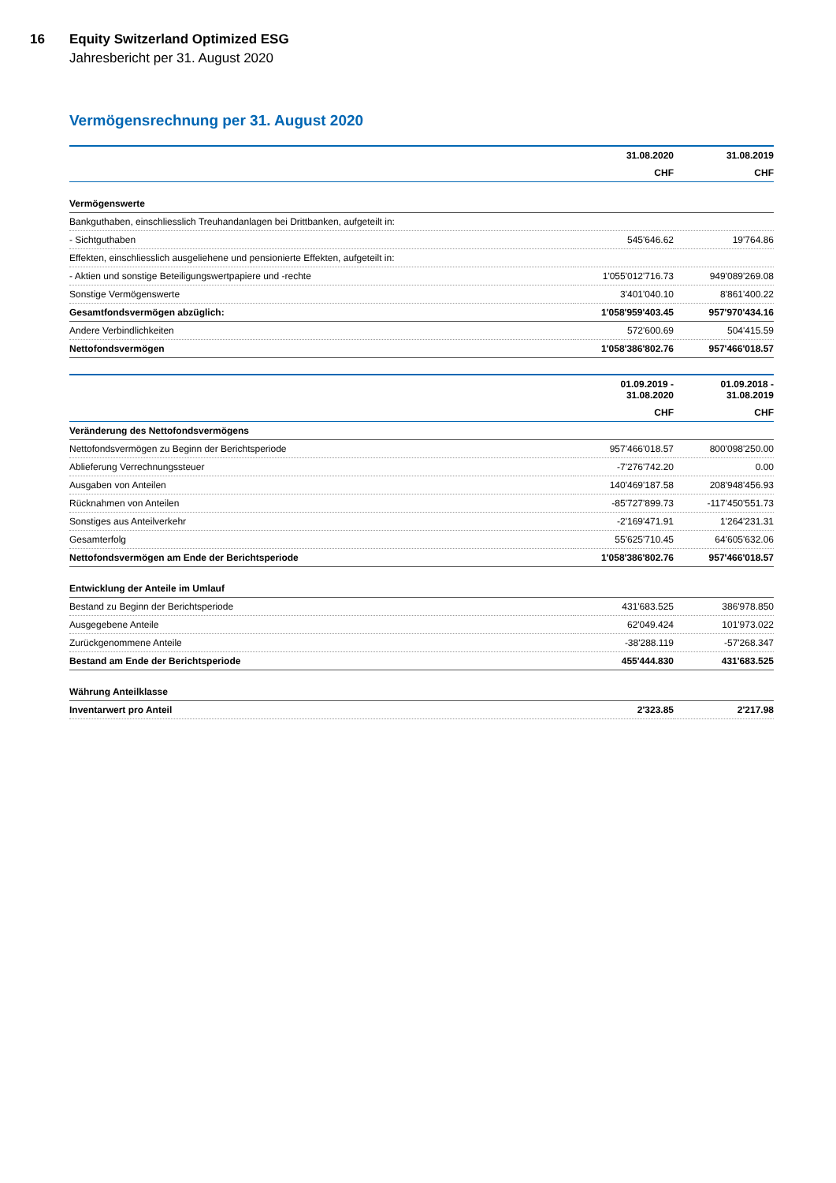16 Equity Switzerland Optimized ESG
Jahresbericht per 31. August 2020
Vermögensrechnung per 31. August 2020
| | 31.08.2020 | 31.08.2019 |
| --- | --- | --- |
| | CHF | CHF |
| Vermögenswerte | | |
| Bankguthaben, einschliesslich Treuhandanlagen bei Drittbanken, aufgeteilt in: | | |
| - Sichtguthaben | 545'646.62 | 19'764.86 |
| Effekten, einschliesslich ausgeliehene und pensionierte Effekten, aufgeteilt in: | | |
| - Aktien und sonstige Beteiligungswertpapiere und -rechte | 1'055'012'716.73 | 949'089'269.08 |
| Sonstige Vermögenswerte | 3'401'040.10 | 8'861'400.22 |
| Gesamtfondsvermögen abzüglich: | 1'058'959'403.45 | 957'970'434.16 |
| Andere Verbindlichkeiten | 572'600.69 | 504'415.59 |
| Nettofondsvermögen | 1'058'386'802.76 | 957'466'018.57 |
| | 01.09.2019 - 31.08.2020 | 01.09.2018 - 31.08.2019 |
| --- | --- | --- |
| | CHF | CHF |
| Veränderung des Nettofondsvermögens | | |
| Nettofondsvermögen zu Beginn der Berichtsperiode | 957'466'018.57 | 800'098'250.00 |
| Ablieferung Verrechnungssteuer | -7'276'742.20 | 0.00 |
| Ausgaben von Anteilen | 140'469'187.58 | 208'948'456.93 |
| Rücknahmen von Anteilen | -85'727'899.73 | -117'450'551.73 |
| Sonstiges aus Anteilverkehr | -2'169'471.91 | 1'264'231.31 |
| Gesamterfolg | 55'625'710.45 | 64'605'632.06 |
| Nettofondsvermögen am Ende der Berichtsperiode | 1'058'386'802.76 | 957'466'018.57 |
| Entwicklung der Anteile im Umlauf | | |
| Bestand zu Beginn der Berichtsperiode | 431'683.525 | 386'978.850 |
| Ausgegebene Anteile | 62'049.424 | 101'973.022 |
| Zurückgenommene Anteile | -38'288.119 | -57'268.347 |
| Bestand am Ende der Berichtsperiode | 455'444.830 | 431'683.525 |
| Währung Anteilklasse | | |
| Inventarwert pro Anteil | 2'323.85 | 2'217.98 |